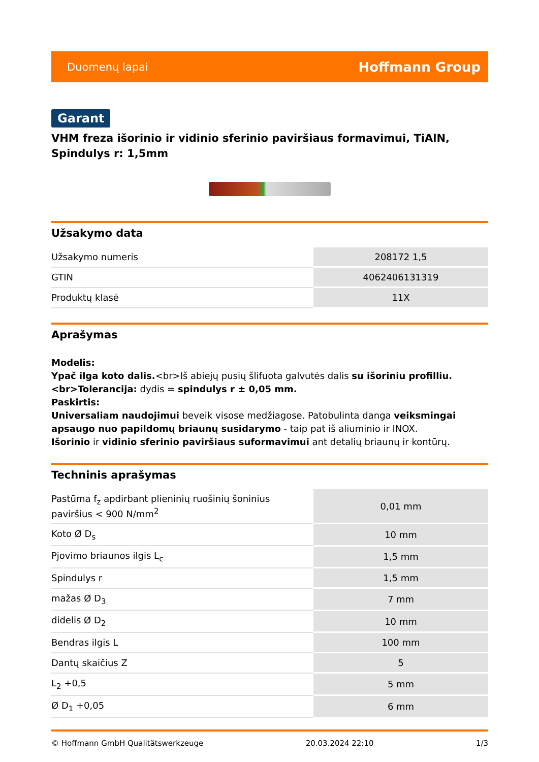Duomenų lapai Hoffmann Group
Garant
VHM freza išorinio ir vidinio sferinio paviršiaus formavimui, TiAlN, Spindulys r: 1,5mm
Užsakymo data
| Užsakymo numeris | 208172 1,5 |
| GTIN | 4062406131319 |
| Produktų klasė | 11X |
Aprašymas
Modelis:
Ypač ilga koto dalis.<br>Iš abiejų pusių šlifuota galvutės dalis su išoriniu profilliu.<br>Tolerancija: dydis = spindulys r ± 0,05 mm.
Paskirtis:
Universaliam naudojimui beveik visose medžiagose. Patobulinta danga veiksmingai apsaugo nuo papildomų briaunų susidarymo - taip pat iš aliuminio ir INOX.
Išorinio ir vidinio sferinio paviršiaus suformavimui ant detalių briaunų ir kontūrų.
Techninis aprašymas
| Pastūma f<sub>z</sub> apdirbant plieninių ruošinių šoninius paviršius < 900 N/mm<sup>2</sup> | 0,01 mm |
| Koto Ø D<sub>s</sub> | 10 mm |
| Pjovimo briaunos ilgis L<sub>c</sub> | 1,5 mm |
| Spindulys r | 1,5 mm |
| mažas Ø D<sub>3</sub> | 7 mm |
| didelis Ø D<sub>2</sub> | 10 mm |
| Bendras ilgis L | 100 mm |
| Dantų skaičius Z | 5 |
| L<sub>2</sub> +0,5 | 5 mm |
| Ø D<sub>1</sub> +0,05 | 6 mm |
© Hoffmann GmbH Qualitätswerkzeuge 20.03.2024 22:10 1/3